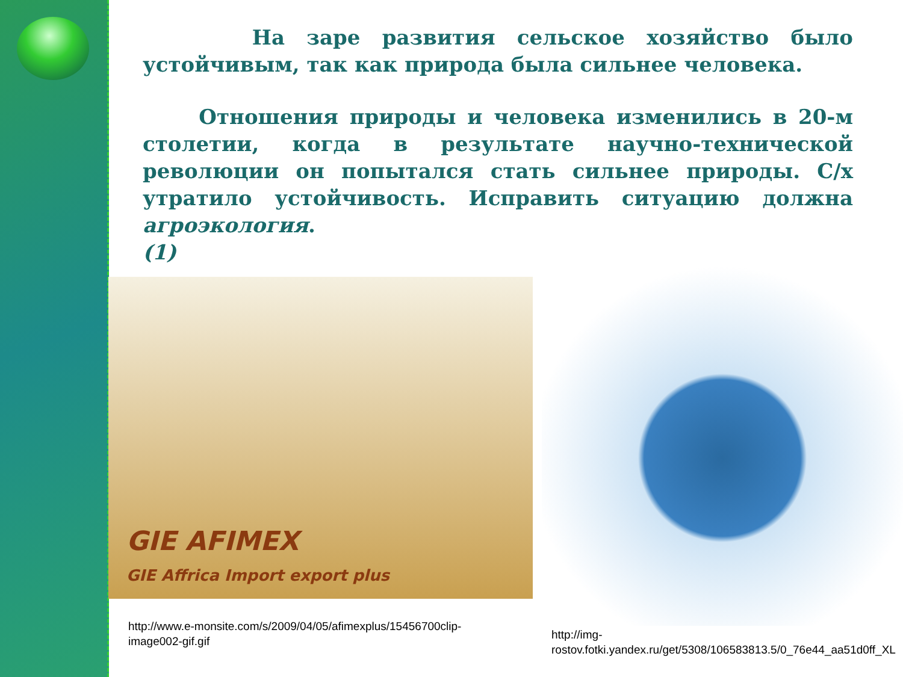На заре развития сельское хозяйство было устойчивым, так как природа была сильнее человека.
Отношения природы и человека изменились в 20-м столетии, когда в результате научно-технической революции он попытался стать сильнее природы. С/х утратило устойчивость. Исправить ситуацию должна агроэкология.
(1)
GIE AFIMEX
GIE Affrica Import export plus
http://www.e-monsite.com/s/2009/04/05/afimexplus/15456700clip-image002-gif.gif
http://img-rostov.fotki.yandex.ru/get/5308/106583813.5/0_76e44_aa51d0ff_XL